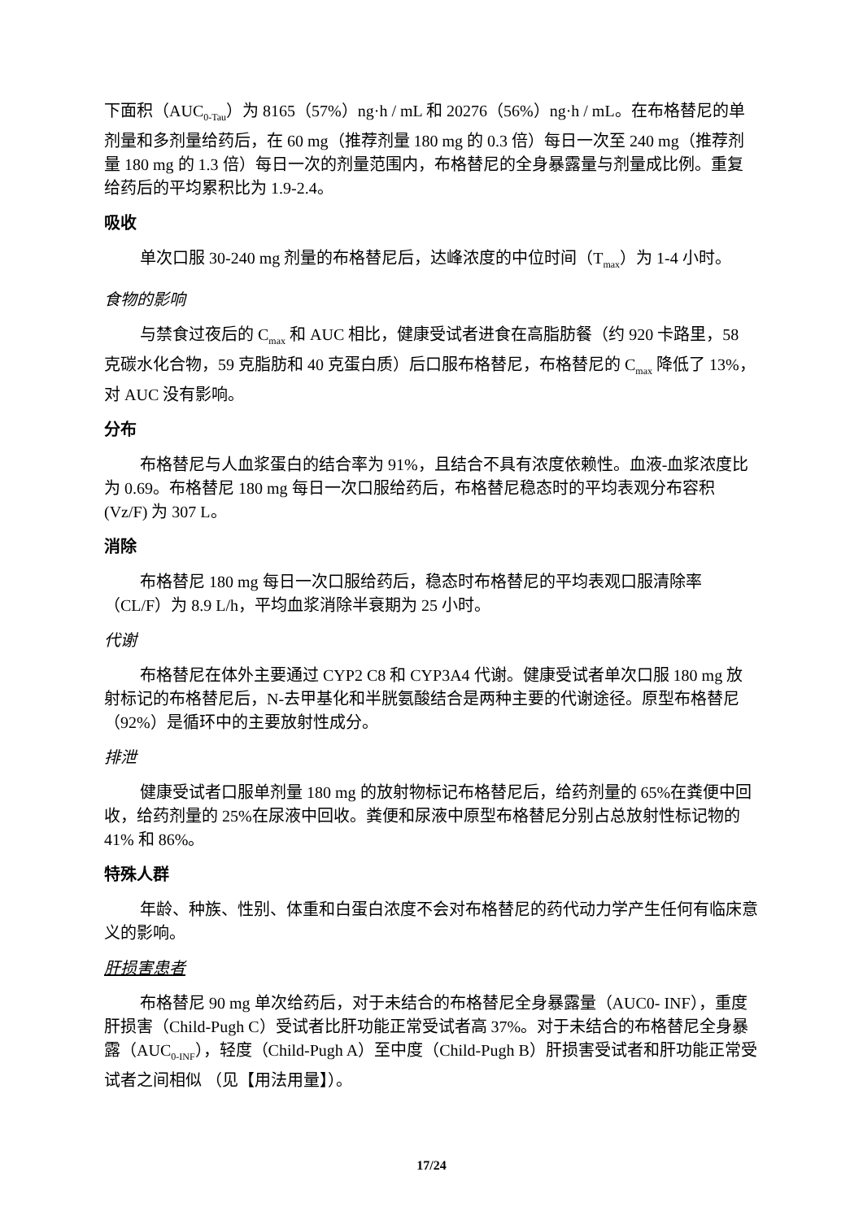下面积（AUC<sub>0-Tau</sub>）为 8165（57%）ng·h / mL 和 20276（56%）ng·h / mL。在布格替尼的单剂量和多剂量给药后，在 60 mg（推荐剂量 180 mg 的 0.3 倍）每日一次至 240 mg（推荐剂量 180 mg 的 1.3 倍）每日一次的剂量范围内，布格替尼的全身暴露量与剂量成比例。重复给药后的平均累积比为 1.9-2.4。
吸收
单次口服 30-240 mg 剂量的布格替尼后，达峰浓度的中位时间（T<sub>max</sub>）为 1-4 小时。
食物的影响
与禁食过夜后的 C<sub>max</sub> 和 AUC 相比，健康受试者进食在高脂肪餐（约 920 卡路里，58 克碳水化合物，59 克脂肪和 40 克蛋白质）后口服布格替尼，布格替尼的 C<sub>max</sub> 降低了 13%，对 AUC 没有影响。
分布
布格替尼与人血浆蛋白的结合率为 91%，且结合不具有浓度依赖性。血液-血浆浓度比为 0.69。布格替尼 180 mg 每日一次口服给药后，布格替尼稳态时的平均表观分布容积 (Vz/F) 为 307 L。
消除
布格替尼 180 mg 每日一次口服给药后，稳态时布格替尼的平均表观口服清除率（CL/F）为 8.9 L/h，平均血浆消除半衰期为 25 小时。
代谢
布格替尼在体外主要通过 CYP2 C8 和 CYP3A4 代谢。健康受试者单次口服 180 mg 放射标记的布格替尼后，N-去甲基化和半胱氨酸结合是两种主要的代谢途径。原型布格替尼（92%）是循环中的主要放射性成分。
排泄
健康受试者口服单剂量 180 mg 的放射物标记布格替尼后，给药剂量的 65%在粪便中回收，给药剂量的 25%在尿液中回收。粪便和尿液中原型布格替尼分别占总放射性标记物的 41% 和 86%。
特殊人群
年龄、种族、性别、体重和白蛋白浓度不会对布格替尼的药代动力学产生任何有临床意义的影响。
肝损害患者
布格替尼 90 mg 单次给药后，对于未结合的布格替尼全身暴露量（AUC0- INF），重度肝损害（Child-Pugh C）受试者比肝功能正常受试者高 37%。对于未结合的布格替尼全身暴露（AUC<sub>0-INF</sub>），轻度（Child-Pugh A）至中度（Child-Pugh B）肝损害受试者和肝功能正常受试者之间相似 （见【用法用量】）。
17/24